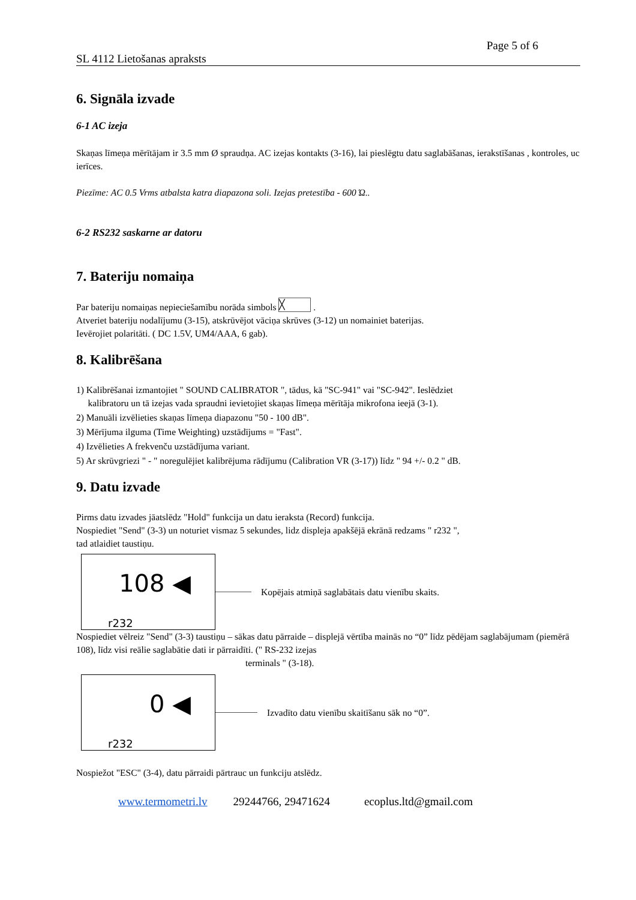Page 5 of 6
SL 4112 Lietošanas apraksts
6. Signāla izvade
6-1 AC izeja
Skaņas līmeņa mērītājam ir 3.5 mm Ø spraudņa. AC izejas kontakts (3-16), lai pieslēgtu datu saglabāšanas, ierakstīšanas , kontroles, uc ierīces.
Piezīme: AC 0.5 Vrms atbalsta katra diapazona soli. Izejas pretestība - 600 Ώ..
6-2 RS232 saskarne ar datoru
7. Bateriju nomaiņa
Par bateriju nomaiņas nepieciešamību norāda simbols ╳ .
Atveriet bateriju nodalījumu (3-15), atskrūvējot vāciņa skrūves (3-12) un nomainiet baterijas.
Ievērojiet polaritāti. ( DC 1.5V, UM4/AAA, 6 gab).
8. Kalibrēšana
1) Kalibrēšanai izmantojiet " SOUND CALIBRATOR ", tādus, kā "SC-941" vai "SC-942". Ieslēdziet
kalibratoru un tā izejas vada spraudni ievietojiet skaņas līmeņa mērītāja mikrofona ieejā (3-1).
2) Manuāli izvēlieties skaņas līmeņa diapazonu "50 - 100 dB".
3) Mērījuma ilguma (Time Weighting) uzstādījums = "Fast".
4) Izvēlieties A frekvenču uzstādījuma variant.
5) Ar skrūvgriezi " - " noregulējiet kalibrējuma rādījumu (Calibration VR (3-17)) līdz " 94 +/- 0.2 " dB.
9. Datu izvade
Pirms datu izvades jāatslēdz "Hold" funkcija un datu ieraksta (Record) funkcija.
Nospiediet "Send" (3-3) un noturiet vismaz 5 sekundes, lidz displeja apakšējā ekrānā redzams " r232 ",
tad atlaidiet taustiņu.
108 ◀
r232
Kopējais atmiņā saglabātais datu vienību skaits.
Nospiediet vēlreiz "Send" (3-3) taustiņu – sākas datu pārraide – displejā vērtība mainās no “0” līdz pēdējam saglabājumam (piemērā 108), līdz visi reālie saglabātie dati ir pārraidīti. (" RS-232 izejas
terminals " (3-18).
0 ◀
r232
Izvadīto datu vienību skaitīšanu sāk no “0”.
Nospiežot "ESC" (3-4), datu pārraidi pārtrauc un funkciju atslēdz.
www.termometri.lv 29244766, 29471624 ecoplus.ltd@gmail.com